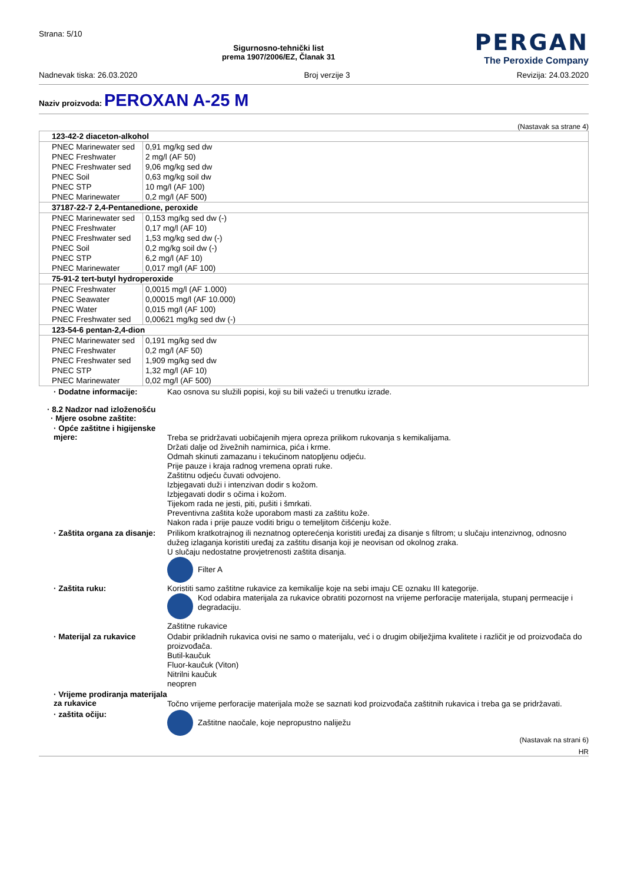Strana: 5/10
Sigurnosno-tehnički list
prema 1907/2006/EZ, Članak 31
PERGAN
The Peroxide Company
Nadnevak tiska: 26.03.2020 Broj verzije 3 Revizija: 24.03.2020
Naziv proizvoda: PEROXAN A-25 M
(Nastavak sa strane 4)
| 123-42-2 diaceton-alkohol | |
| PNEC Marinewater sed | 0,91 mg/kg sed dw |
| PNEC Freshwater | 2 mg/l (AF 50) |
| PNEC Freshwater sed | 9,06 mg/kg sed dw |
| PNEC Soil | 0,63 mg/kg soil dw |
| PNEC STP | 10 mg/l (AF 100) |
| PNEC Marinewater | 0,2 mg/l (AF 500) |
| 37187-22-7 2,4-Pentanedione, peroxide | |
| PNEC Marinewater sed | 0,153 mg/kg sed dw (-) |
| PNEC Freshwater | 0,17 mg/l (AF 10) |
| PNEC Freshwater sed | 1,53 mg/kg sed dw (-) |
| PNEC Soil | 0,2 mg/kg soil dw (-) |
| PNEC STP | 6,2 mg/l (AF 10) |
| PNEC Marinewater | 0,017 mg/l (AF 100) |
| 75-91-2 tert-butyl hydroperoxide | |
| PNEC Freshwater | 0,0015 mg/l (AF 1.000) |
| PNEC Seawater | 0,00015 mg/l (AF 10.000) |
| PNEC Water | 0,015 mg/l (AF 100) |
| PNEC Freshwater sed | 0,00621 mg/kg sed dw (-) |
| 123-54-6 pentan-2,4-dion | |
| PNEC Marinewater sed | 0,191 mg/kg sed dw |
| PNEC Freshwater | 0,2 mg/l (AF 50) |
| PNEC Freshwater sed | 1,909 mg/kg sed dw |
| PNEC STP | 1,32 mg/l (AF 10) |
| PNEC Marinewater | 0,02 mg/l (AF 500) |
· Dodatne informacije:
Kao osnova su služili popisi, koji su bili važeći u trenutku izrade.
· 8.2 Nadzor nad izloženošću
· Mjere osobne zaštite:
· Opće zaštitne i higijenske mjere:
Treba se pridržavati uobičajenih mjera opreza prilikom rukovanja s kemikalijama.
Držati dalje od živežnih namirnica, pića i krme.
Odmah skinuti zamazanu i tekućinom natopljenu odjeću.
Prije pauze i kraja radnog vremena oprati ruke.
Zaštitnu odjeću čuvati odvojeno.
Izbjegavati duži i intenzivan dodir s kožom.
Izbjegavati dodir s očima i kožom.
Tijekom rada ne jesti, piti, pušiti i šmrkati.
Preventivna zaštita kože uporabom masti za zaštitu kože.
Nakon rada i prije pauze voditi brigu o temeljitom čišćenju kože.
· Zaštita organa za disanje:
Prilikom kratkotrajnog ili neznatnog opterećenja koristiti uređaj za disanje s filtrom; u slučaju intenzivnog, odnosno dužeg izlaganja koristiti uređaj za zaštitu disanja koji je neovisan od okolnog zraka.
U slučaju nedostatne provjetrenosti zaštita disanja.
Filter A
· Zaštita ruku:
Koristiti samo zaštitne rukavice za kemikalije koje na sebi imaju CE oznaku III kategorije.
Kod odabira materijala za rukavice obratiti pozornost na vrijeme perforacije materijala, stupanj permeacije i degradaciju.
Zaštitne rukavice
· Materijal za rukavice
Odabir prikladnih rukavica ovisi ne samo o materijalu, već i o drugim obilježjima kvalitete i različit je od proizvođača do proizvođača.
Butil-kaučuk
Fluor-kaučuk (Viton)
Nitrilni kaučuk
neopren
· Vrijeme prodiranja materijala za rukavice
Točno vrijeme perforacije materijala može se saznati kod proizvođača zaštitnih rukavica i treba ga se pridržavati.
· zaštita očiju:
Zaštitne naočale, koje nepropustno naliježu
(Nastavak na strani 6)
HR